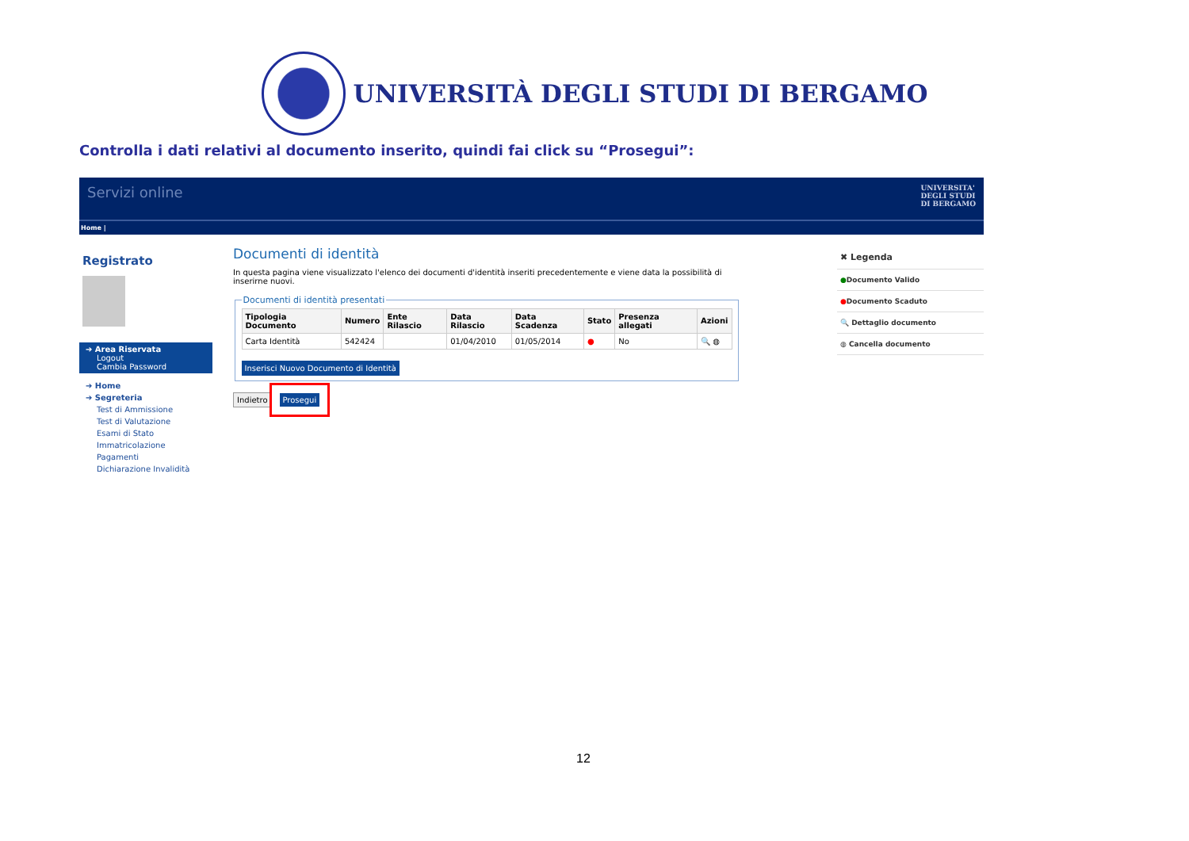UNIVERSITÀ DEGLI STUDI DI BERGAMO
Controlla i dati relativi al documento inserito, quindi fai click su “Prosegui”:
Servizi online UNIVERSITA'
DEGLI STUDI
DI BERGAMO
Home |
Registrato
➔ Area Riservata
Logout
Cambia Password
➔ Home
➔ Segreteria
Test di Ammissione
Test di Valutazione
Esami di Stato
Immatricolazione
Pagamenti
Dichiarazione Invalidità
Documenti di identità
In questa pagina viene visualizzato l'elenco dei documenti d'identità inseriti precedentemente e viene data la possibilità di inserirne nuovi.
Documenti di identità presentati
| Tipologia Documento | Numero | Ente Rilascio | Data Rilascio | Data Scadenza | Stato | Presenza allegati | Azioni |
| --- | --- | --- | --- | --- | --- | --- | --- |
| Carta Identità | 542424 | | 01/04/2010 | 01/05/2014 | ● | No | 🔍 ◍ |
Inserisci Nuovo Documento di Identità
Indietro Prosegui
✖ Legenda
●Documento Valido
●Documento Scaduto
🔍 Dettaglio documento
◍ Cancella documento
12